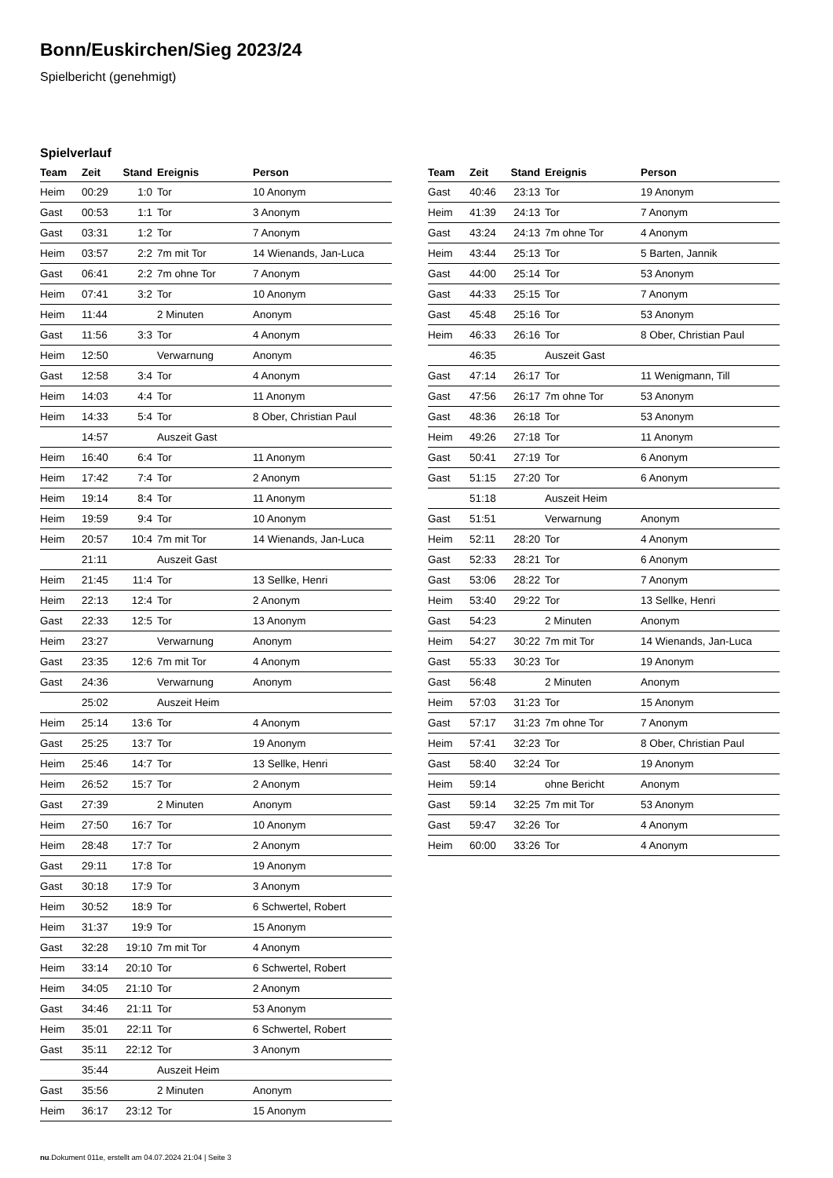Bonn/Euskirchen/Sieg 2023/24
Spielbericht (genehmigt)
Spielverlauf
| Team | Zeit | Stand | Ereignis | Person |
| --- | --- | --- | --- | --- |
| Heim | 00:29 | 1:0 | Tor | 10 Anonym |
| Gast | 00:53 | 1:1 | Tor | 3 Anonym |
| Gast | 03:31 | 1:2 | Tor | 7 Anonym |
| Heim | 03:57 | 2:2 | 7m mit Tor | 14 Wienands, Jan-Luca |
| Gast | 06:41 | 2:2 | 7m ohne Tor | 7 Anonym |
| Heim | 07:41 | 3:2 | Tor | 10 Anonym |
| Heim | 11:44 | | 2 Minuten | Anonym |
| Gast | 11:56 | 3:3 | Tor | 4 Anonym |
| Heim | 12:50 | | Verwarnung | Anonym |
| Gast | 12:58 | 3:4 | Tor | 4 Anonym |
| Heim | 14:03 | 4:4 | Tor | 11 Anonym |
| Heim | 14:33 | 5:4 | Tor | 8 Ober, Christian Paul |
| | 14:57 | | Auszeit Gast | |
| Heim | 16:40 | 6:4 | Tor | 11 Anonym |
| Heim | 17:42 | 7:4 | Tor | 2 Anonym |
| Heim | 19:14 | 8:4 | Tor | 11 Anonym |
| Heim | 19:59 | 9:4 | Tor | 10 Anonym |
| Heim | 20:57 | 10:4 | 7m mit Tor | 14 Wienands, Jan-Luca |
| | 21:11 | | Auszeit Gast | |
| Heim | 21:45 | 11:4 | Tor | 13 Sellke, Henri |
| Heim | 22:13 | 12:4 | Tor | 2 Anonym |
| Gast | 22:33 | 12:5 | Tor | 13 Anonym |
| Heim | 23:27 | | Verwarnung | Anonym |
| Gast | 23:35 | 12:6 | 7m mit Tor | 4 Anonym |
| Gast | 24:36 | | Verwarnung | Anonym |
| | 25:02 | | Auszeit Heim | |
| Heim | 25:14 | 13:6 | Tor | 4 Anonym |
| Gast | 25:25 | 13:7 | Tor | 19 Anonym |
| Heim | 25:46 | 14:7 | Tor | 13 Sellke, Henri |
| Heim | 26:52 | 15:7 | Tor | 2 Anonym |
| Gast | 27:39 | | 2 Minuten | Anonym |
| Heim | 27:50 | 16:7 | Tor | 10 Anonym |
| Heim | 28:48 | 17:7 | Tor | 2 Anonym |
| Gast | 29:11 | 17:8 | Tor | 19 Anonym |
| Gast | 30:18 | 17:9 | Tor | 3 Anonym |
| Heim | 30:52 | 18:9 | Tor | 6 Schwertel, Robert |
| Heim | 31:37 | 19:9 | Tor | 15 Anonym |
| Gast | 32:28 | 19:10 | 7m mit Tor | 4 Anonym |
| Heim | 33:14 | 20:10 | Tor | 6 Schwertel, Robert |
| Heim | 34:05 | 21:10 | Tor | 2 Anonym |
| Gast | 34:46 | 21:11 | Tor | 53 Anonym |
| Heim | 35:01 | 22:11 | Tor | 6 Schwertel, Robert |
| Gast | 35:11 | 22:12 | Tor | 3 Anonym |
| | 35:44 | | Auszeit Heim | |
| Gast | 35:56 | | 2 Minuten | Anonym |
| Heim | 36:17 | 23:12 | Tor | 15 Anonym |
| Team | Zeit | Stand | Ereignis | Person |
| --- | --- | --- | --- | --- |
| Gast | 40:46 | 23:13 | Tor | 19 Anonym |
| Heim | 41:39 | 24:13 | Tor | 7 Anonym |
| Gast | 43:24 | 24:13 | 7m ohne Tor | 4 Anonym |
| Heim | 43:44 | 25:13 | Tor | 5 Barten, Jannik |
| Gast | 44:00 | 25:14 | Tor | 53 Anonym |
| Gast | 44:33 | 25:15 | Tor | 7 Anonym |
| Gast | 45:48 | 25:16 | Tor | 53 Anonym |
| Heim | 46:33 | 26:16 | Tor | 8 Ober, Christian Paul |
| | 46:35 | | Auszeit Gast | |
| Gast | 47:14 | 26:17 | Tor | 11 Wenigmann, Till |
| Gast | 47:56 | 26:17 | 7m ohne Tor | 53 Anonym |
| Gast | 48:36 | 26:18 | Tor | 53 Anonym |
| Heim | 49:26 | 27:18 | Tor | 11 Anonym |
| Gast | 50:41 | 27:19 | Tor | 6 Anonym |
| Gast | 51:15 | 27:20 | Tor | 6 Anonym |
| | 51:18 | | Auszeit Heim | |
| Gast | 51:51 | | Verwarnung | Anonym |
| Heim | 52:11 | 28:20 | Tor | 4 Anonym |
| Gast | 52:33 | 28:21 | Tor | 6 Anonym |
| Gast | 53:06 | 28:22 | Tor | 7 Anonym |
| Heim | 53:40 | 29:22 | Tor | 13 Sellke, Henri |
| Gast | 54:23 | | 2 Minuten | Anonym |
| Heim | 54:27 | 30:22 | 7m mit Tor | 14 Wienands, Jan-Luca |
| Gast | 55:33 | 30:23 | Tor | 19 Anonym |
| Gast | 56:48 | | 2 Minuten | Anonym |
| Heim | 57:03 | 31:23 | Tor | 15 Anonym |
| Gast | 57:17 | 31:23 | 7m ohne Tor | 7 Anonym |
| Heim | 57:41 | 32:23 | Tor | 8 Ober, Christian Paul |
| Gast | 58:40 | 32:24 | Tor | 19 Anonym |
| Heim | 59:14 | | ohne Bericht | Anonym |
| Gast | 59:14 | 32:25 | 7m mit Tor | 53 Anonym |
| Gast | 59:47 | 32:26 | Tor | 4 Anonym |
| Heim | 60:00 | 33:26 | Tor | 4 Anonym |
nu.Dokument 011e, erstellt am 04.07.2024 21:04 | Seite 3